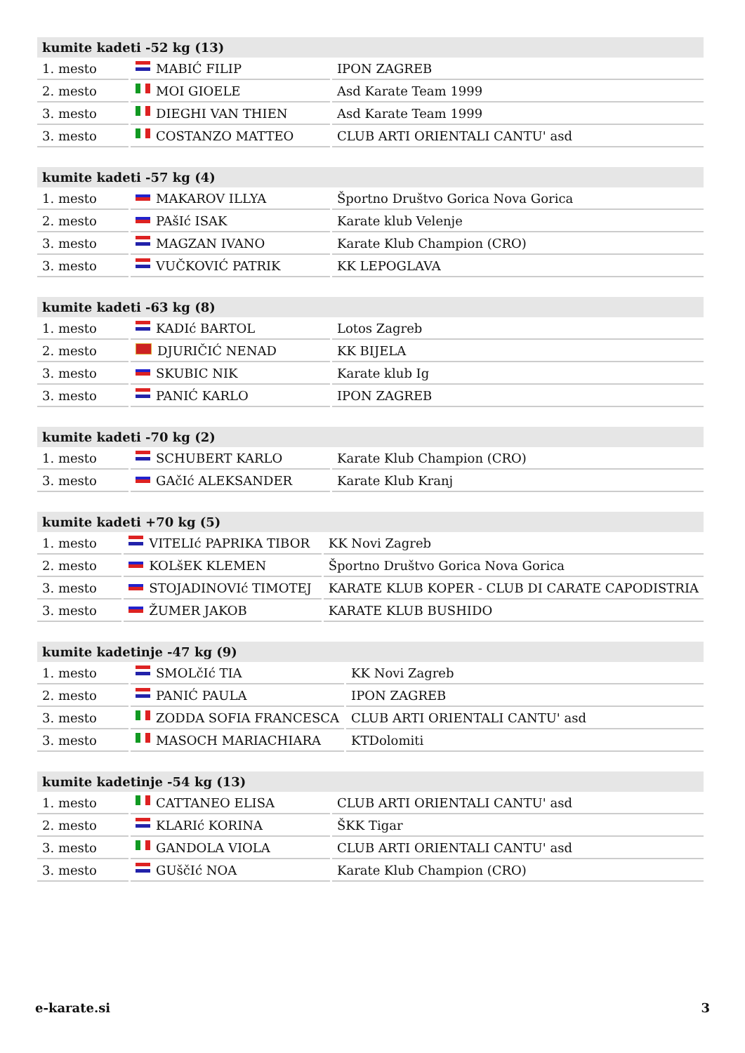| kumite kadeti -52 kg (13) | | |
| --- | --- | --- |
| 1. mesto | MABIĆ FILIP | IPON ZAGREB |
| 2. mesto | MOI GIOELE | Asd Karate Team 1999 |
| 3. mesto | DIEGHI VAN THIEN | Asd Karate Team 1999 |
| 3. mesto | COSTANZO MATTEO | CLUB ARTI ORIENTALI CANTU' asd |
| kumite kadeti -57 kg (4) | | |
| --- | --- | --- |
| 1. mesto | MAKAROV ILLYA | Športno Društvo Gorica Nova Gorica |
| 2. mesto | PAšIć ISAK | Karate klub Velenje |
| 3. mesto | MAGZAN IVANO | Karate Klub Champion (CRO) |
| 3. mesto | VUČKOVIĆ PATRIK | KK LEPOGLAVA |
| kumite kadeti -63 kg (8) | | |
| --- | --- | --- |
| 1. mesto | KADIć BARTOL | Lotos Zagreb |
| 2. mesto | DJURIČIĆ NENAD | KK BIJELA |
| 3. mesto | SKUBIC NIK | Karate klub Ig |
| 3. mesto | PANIĆ KARLO | IPON ZAGREB |
| kumite kadeti -70 kg (2) | | |
| --- | --- | --- |
| 1. mesto | SCHUBERT KARLO | Karate Klub Champion (CRO) |
| 3. mesto | GAčIć ALEKSANDER | Karate Klub Kranj |
| kumite kadeti +70 kg (5) | | |
| --- | --- | --- |
| 1. mesto | VITELIć PAPRIKA TIBOR | KK Novi Zagreb |
| 2. mesto | KOLšEK KLEMEN | Športno Društvo Gorica Nova Gorica |
| 3. mesto | STOJADINOVIć TIMOTEJ | KARATE KLUB KOPER - CLUB DI CARATE CAPODISTRIA |
| 3. mesto | ŽUMER JAKOB | KARATE KLUB BUSHIDO |
| kumite kadetinje -47 kg (9) | | |
| --- | --- | --- |
| 1. mesto | SMOLčIć TIA | KK Novi Zagreb |
| 2. mesto | PANIĆ PAULA | IPON ZAGREB |
| 3. mesto | ZODDA SOFIA FRANCESCA | CLUB ARTI ORIENTALI CANTU' asd |
| 3. mesto | MASOCH MARIACHIARA | KTDolomiti |
| kumite kadetinje -54 kg (13) | | |
| --- | --- | --- |
| 1. mesto | CATTANEO ELISA | CLUB ARTI ORIENTALI CANTU' asd |
| 2. mesto | KLARIć KORINA | ŠKK Tigar |
| 3. mesto | GANDOLA VIOLA | CLUB ARTI ORIENTALI CANTU' asd |
| 3. mesto | GUščIć NOA | Karate Klub Champion (CRO) |
e-karate.si 3